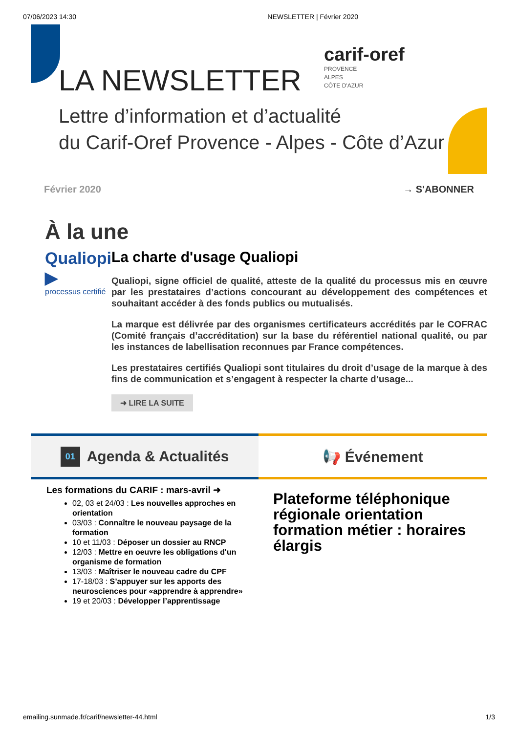07/06/2023 14:30 NEWSLETTER | Février 2020
LA NEWSLETTER
carif-oref
PROVENCE
ALPES
CÔTE D'AZUR
Lettre d’information et d’actualité
du Carif-Oref Provence - Alpes - Côte d’Azur
Février 2020 → S'ABONNER
À la une
Qualiopi ▶
processus certifié
La charte d'usage Qualiopi
Qualiopi, signe officiel de qualité, atteste de la qualité du processus mis en œuvre par les prestataires d’actions concourant au développement des compétences et souhaitant accéder à des fonds publics ou mutualisés.
La marque est délivrée par des organismes certificateurs accrédités par le COFRAC (Comité français d’accréditation) sur la base du référentiel national qualité, ou par les instances de labellisation reconnues par France compétences.
Les prestataires certifiés Qualiopi sont titulaires du droit d’usage de la marque à des fins de communication et s’engagent à respecter la charte d’usage...
➜ LIRE LA SUITE
01 Agenda & Actualités
Les formations du CARIF : mars-avril ➜
02, 03 et 24/03 : Les nouvelles approches en orientation
03/03 : Connaître le nouveau paysage de la formation
10 et 11/03 : Déposer un dossier au RNCP
12/03 : Mettre en oeuvre les obligations d'un organisme de formation
13/03 : Maîtriser le nouveau cadre du CPF
17-18/03 : S’appuyer sur les apports des neurosciences pour «apprendre à apprendre»
19 et 20/03 : Développer l’apprentissage
📢 Événement
Plateforme téléphonique régionale orientation formation métier : horaires élargis
emailing.sunmade.fr/carif/newsletter-44.html 1/3